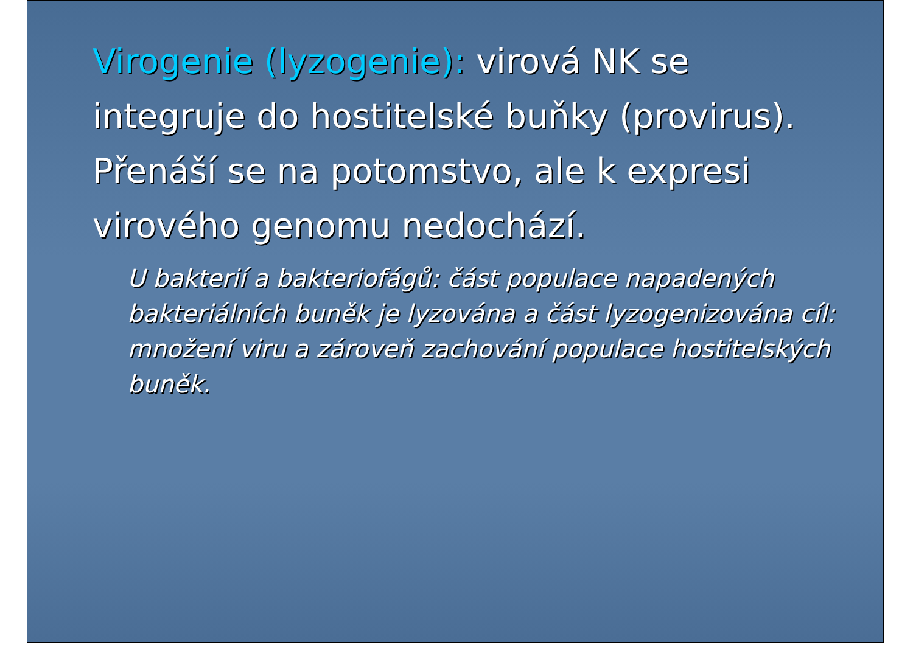Virogenie (lyzogenie): virová NK se integruje do hostitelské buňky (provirus). Přenáší se na potomstvo, ale k expresi virového genomu nedochází.
U bakterií a bakteriofágů: část populace napadených bakteriálních buněk je lyzována a část lyzogenizována cíl: množení viru a zároveň zachování populace hostitelských buněk.